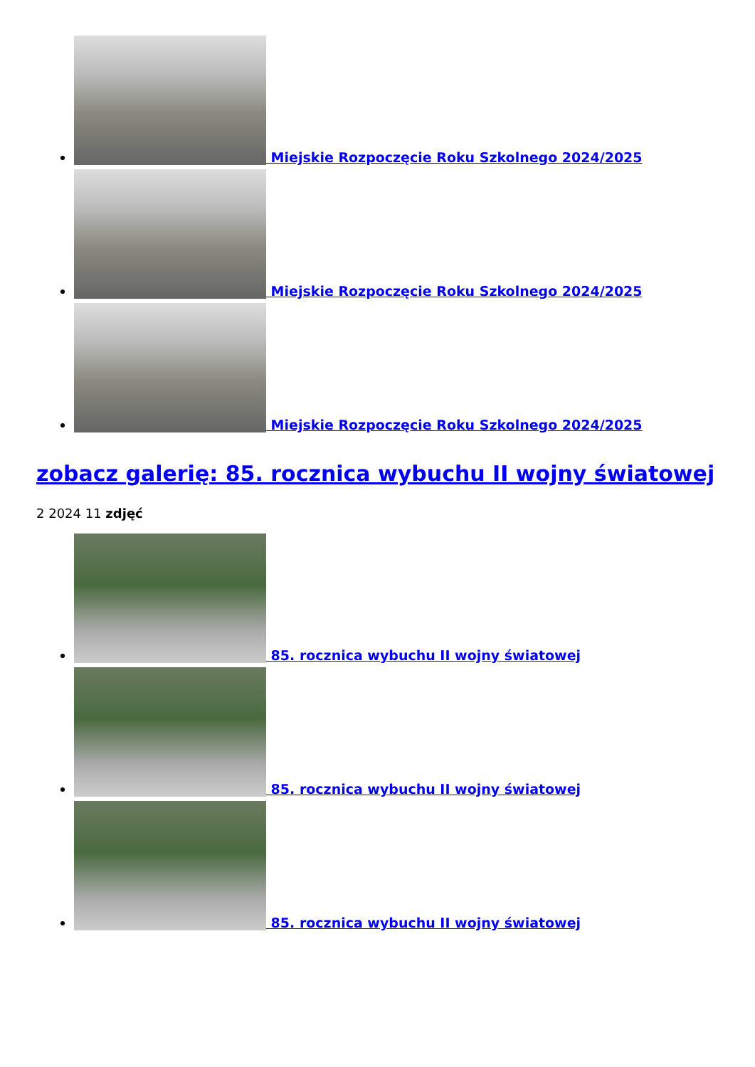Miejskie Rozpoczęcie Roku Szkolnego 2024/2025
Miejskie Rozpoczęcie Roku Szkolnego 2024/2025
Miejskie Rozpoczęcie Roku Szkolnego 2024/2025
zobacz galerię: 85. rocznica wybuchu II wojny światowej
2 2024 11 zdjęć
85. rocznica wybuchu II wojny światowej
85. rocznica wybuchu II wojny światowej
85. rocznica wybuchu II wojny światowej